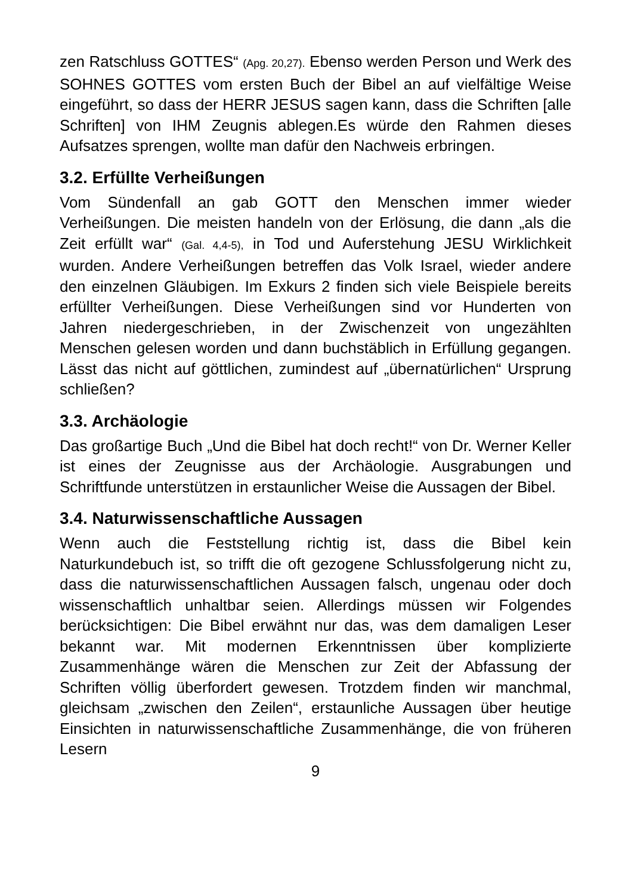zen Ratschluss GOTTES“ (Apg. 20,27). Ebenso werden Person und Werk des SOHNES GOTTES vom ersten Buch der Bibel an auf vielfältige Weise eingeführt, so dass der HERR JESUS sagen kann, dass die Schriften [alle Schriften] von IHM Zeugnis ablegen.Es würde den Rahmen dieses Aufsatzes sprengen, wollte man dafür den Nachweis erbringen.
3.2. Erfüllte Verheißungen
Vom Sündenfall an gab GOTT den Menschen immer wieder Verheißungen. Die meisten handeln von der Erlösung, die dann „als die Zeit erfüllt war“ (Gal. 4,4-5), in Tod und Auferstehung JESU Wirklichkeit wurden. Andere Verheißungen betreffen das Volk Israel, wieder andere den einzelnen Gläubigen. Im Exkurs 2 finden sich viele Beispiele bereits erfüllter Verheißungen. Diese Verheißungen sind vor Hunderten von Jahren niedergeschrieben, in der Zwischenzeit von ungezählten Menschen gelesen worden und dann buchstäblich in Erfüllung gegangen. Lässt das nicht auf göttlichen, zumindest auf „übernatürlichen“ Ursprung schließen?
3.3. Archäologie
Das großartige Buch „Und die Bibel hat doch recht!“ von Dr. Werner Keller ist eines der Zeugnisse aus der Archäologie. Ausgrabungen und Schriftfunde unterstützen in erstaunlicher Weise die Aussagen der Bibel.
3.4. Naturwissenschaftliche Aussagen
Wenn auch die Feststellung richtig ist, dass die Bibel kein Naturkundebuch ist, so trifft die oft gezogene Schlussfolgerung nicht zu, dass die naturwissenschaftlichen Aussagen falsch, ungenau oder doch wissenschaftlich unhaltbar seien. Allerdings müssen wir Folgendes berücksichtigen: Die Bibel erwähnt nur das, was dem damaligen Leser bekannt war. Mit modernen Erkenntnissen über komplizierte Zusammenhänge wären die Menschen zur Zeit der Abfassung der Schriften völlig überfordert gewesen. Trotzdem finden wir manchmal, gleichsam „zwischen den Zeilen“, erstaunliche Aussagen über heutige Einsichten in naturwissenschaftliche Zusammenhänge, die von früheren Lesern
9